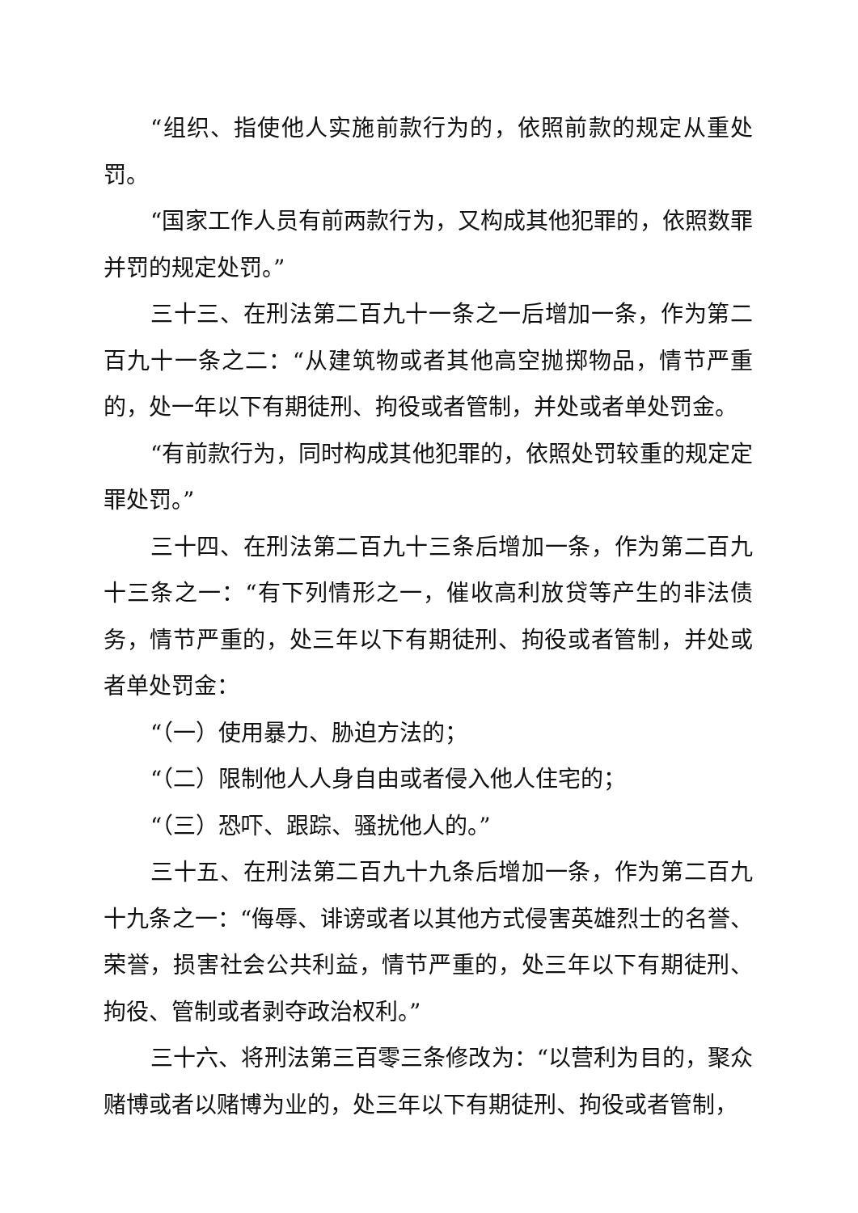“组织、指使他人实施前款行为的，依照前款的规定从重处罚。
“国家工作人员有前两款行为，又构成其他犯罪的，依照数罪并罚的规定处罚。”
三十三、在刑法第二百九十一条之一后增加一条，作为第二百九十一条之二：“从建筑物或者其他高空抛掷物品，情节严重的，处一年以下有期徒刑、拘役或者管制，并处或者单处罚金。
“有前款行为，同时构成其他犯罪的，依照处罚较重的规定定罪处罚。”
三十四、在刑法第二百九十三条后增加一条，作为第二百九十三条之一：“有下列情形之一，催收高利放贷等产生的非法债务，情节严重的，处三年以下有期徒刑、拘役或者管制，并处或者单处罚金：
“（一）使用暴力、胁迫方法的；
“（二）限制他人人身自由或者侵入他人住宅的；
“（三）恐吓、跟踪、骚扰他人的。”
三十五、在刑法第二百九十九条后增加一条，作为第二百九十九条之一：“侮辱、诽谤或者以其他方式侵害英雄烈士的名誉、荣誉，损害社会公共利益，情节严重的，处三年以下有期徒刑、拘役、管制或者剥夺政治权利。”
三十六、将刑法第三百零三条修改为：“以营利为目的，聚众赌博或者以赌博为业的，处三年以下有期徒刑、拘役或者管制，